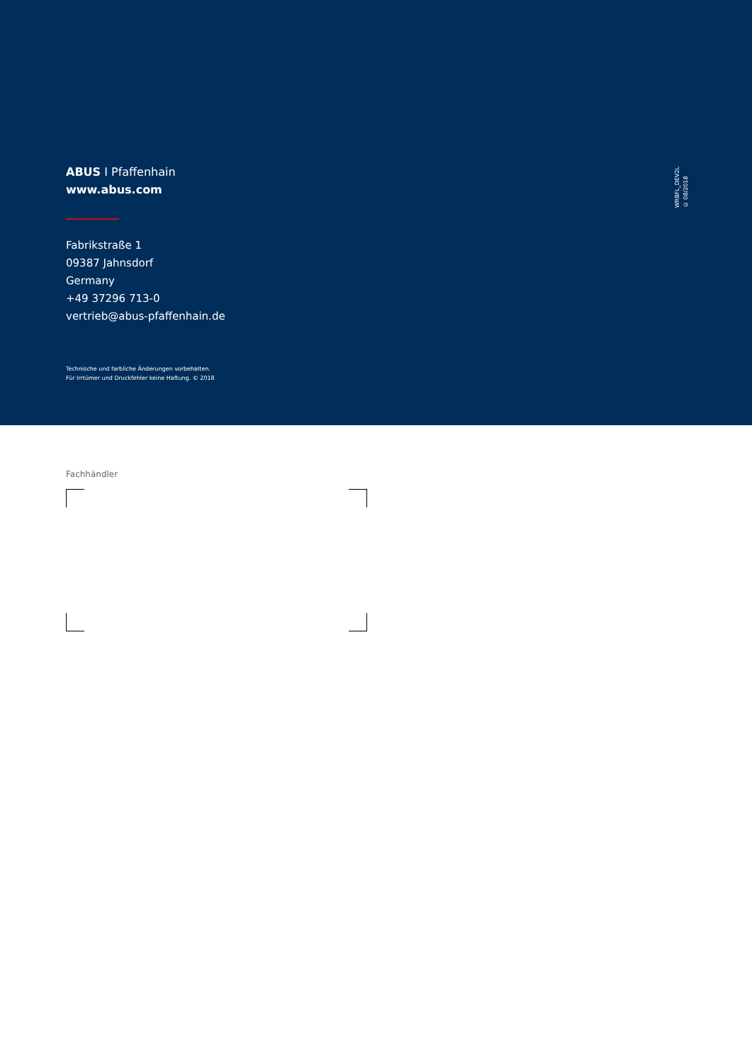ABUS I Pfaffenhain
www.abus.com
Fabrikstraße 1
09387 Jahnsdorf
Germany
+49 37296 713-0
vertrieb@abus-pfaffenhain.de
Technische und farbliche Änderungen vorbehalten.
Für Irrtümer und Druckfehler keine Haftung. © 2018
WRBFL_DEV2L
© 08/2018
Fachhändler